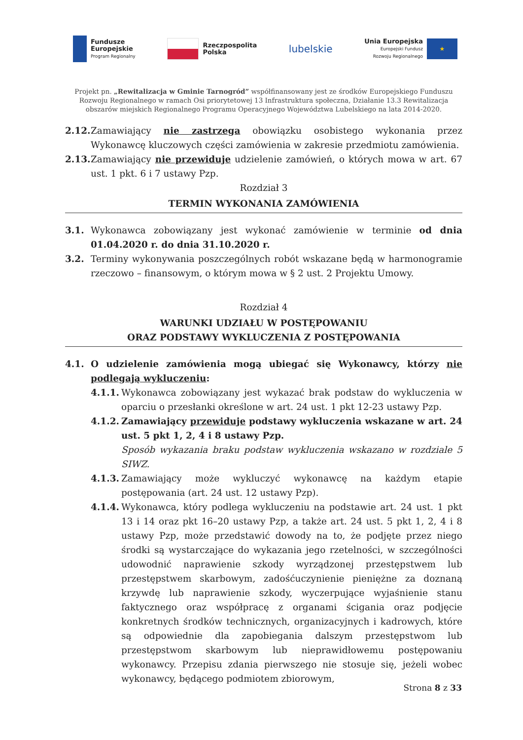Fundusze
Europejskie
Program Regionalny
Rzeczpospolita
Polska
lubelskie
Unia Europejska
Europejski Fundusz
Rozwoju Regionalnego
★
Projekt pn. „Rewitalizacja w Gminie Tarnogród” współfinansowany jest ze środków Europejskiego Funduszu Rozwoju Regionalnego w ramach Osi priorytetowej 13 Infrastruktura społeczna, Działanie 13.3 Rewitalizacja obszarów miejskich Regionalnego Programu Operacyjnego Województwa Lubelskiego na lata 2014-2020.
2.12. Zamawiający nie zastrzega obowiązku osobistego wykonania przez Wykonawcę kluczowych części zamówienia w zakresie przedmiotu zamówienia.
2.13. Zamawiający nie przewiduje udzielenie zamówień, o których mowa w art. 67 ust. 1 pkt. 6 i 7 ustawy Pzp.
Rozdział 3
TERMIN WYKONANIA ZAMÓWIENIA
3.1. Wykonawca zobowiązany jest wykonać zamówienie w terminie od dnia 01.04.2020 r. do dnia 31.10.2020 r.
3.2. Terminy wykonywania poszczególnych robót wskazane będą w harmonogramie rzeczowo – finansowym, o którym mowa w § 2 ust. 2 Projektu Umowy.
Rozdział 4
WARUNKI UDZIAŁU W POSTĘPOWANIU
ORAZ PODSTAWY WYKLUCZENIA Z POSTĘPOWANIA
4.1. O udzielenie zamówienia mogą ubiegać się Wykonawcy, którzy nie podlegają wykluczeniu:
4.1.1. Wykonawca zobowiązany jest wykazać brak podstaw do wykluczenia w oparciu o przesłanki określone w art. 24 ust. 1 pkt 12-23 ustawy Pzp.
4.1.2. Zamawiający przewiduje podstawy wykluczenia wskazane w art. 24 ust. 5 pkt 1, 2, 4 i 8 ustawy Pzp.
Sposób wykazania braku podstaw wykluczenia wskazano w rozdziale 5 SIWZ.
4.1.3. Zamawiający może wykluczyć wykonawcę na każdym etapie postępowania (art. 24 ust. 12 ustawy Pzp).
4.1.4. Wykonawca, który podlega wykluczeniu na podstawie art. 24 ust. 1 pkt 13 i 14 oraz pkt 16–20 ustawy Pzp, a także art. 24 ust. 5 pkt 1, 2, 4 i 8 ustawy Pzp, może przedstawić dowody na to, że podjęte przez niego środki są wystarczające do wykazania jego rzetelności, w szczególności udowodnić naprawienie szkody wyrządzonej przestępstwem lub przestępstwem skarbowym, zadośćuczynienie pieniężne za doznaną krzywdę lub naprawienie szkody, wyczerpujące wyjaśnienie stanu faktycznego oraz współpracę z organami ścigania oraz podjęcie konkretnych środków technicznych, organizacyjnych i kadrowych, które są odpowiednie dla zapobiegania dalszym przestępstwom lub przestępstwom skarbowym lub nieprawidłowemu postępowaniu wykonawcy. Przepisu zdania pierwszego nie stosuje się, jeżeli wobec wykonawcy, będącego podmiotem zbiorowym,
Strona 8 z 33